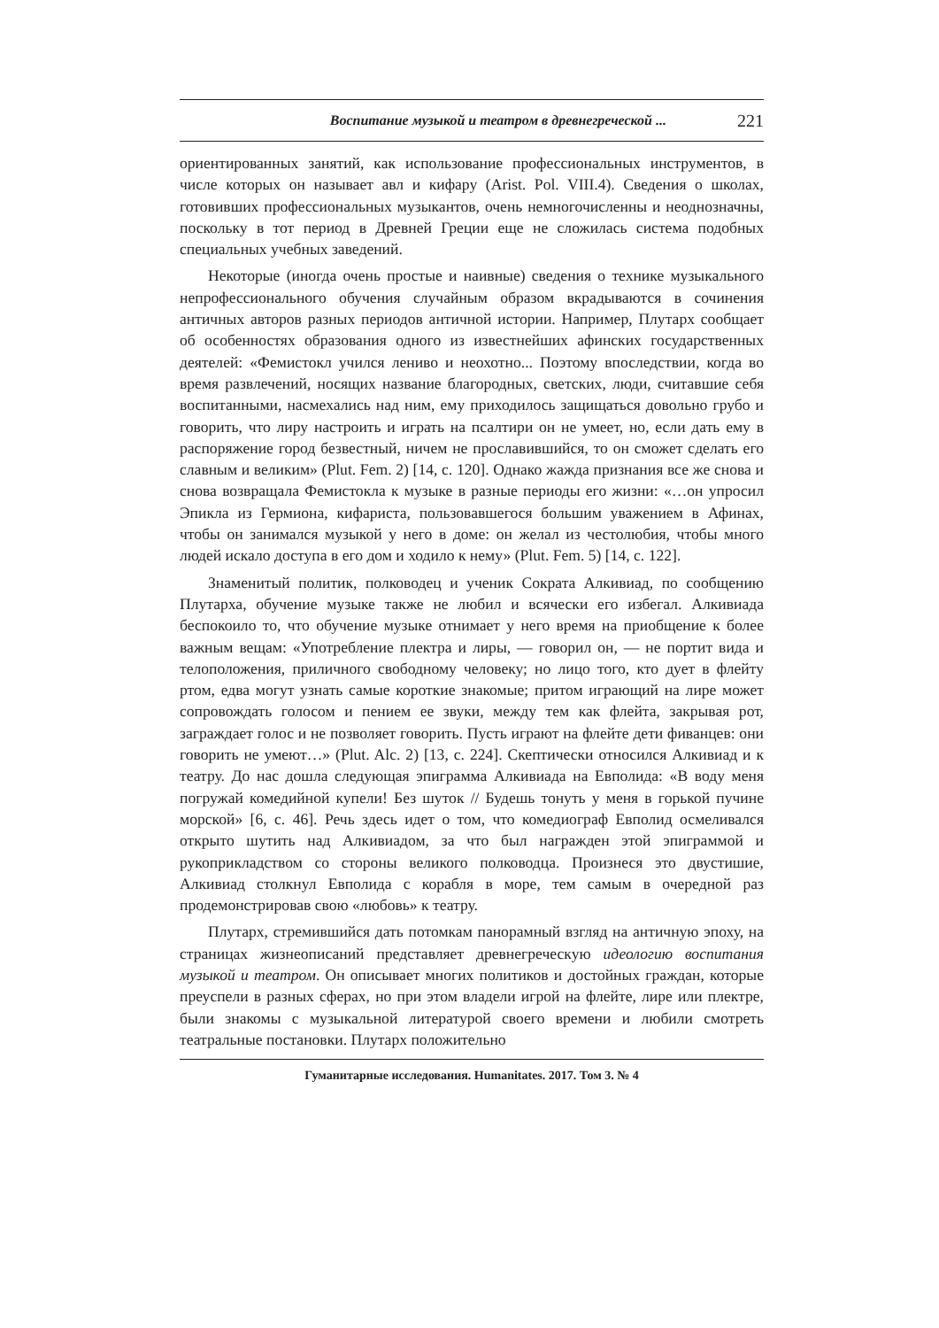Воспитание музыкой и театром в древнегреческой ... 221
ориентированных занятий, как использование профессиональных инструментов, в числе которых он называет авл и кифару (Arist. Pol. VIII.4). Сведения о школах, готовивших профессиональных музыкантов, очень немногочисленны и неоднозначны, поскольку в тот период в Древней Греции еще не сложилась система подобных специальных учебных заведений.
Некоторые (иногда очень простые и наивные) сведения о технике музыкального непрофессионального обучения случайным образом вкрадываются в сочинения античных авторов разных периодов античной истории. Например, Плутарх сообщает об особенностях образования одного из известнейших афинских государственных деятелей: «Фемистокл учился лениво и неохотно... Поэтому впоследствии, когда во время развлечений, носящих название благородных, светских, люди, считавшие себя воспитанными, насмехались над ним, ему приходилось защищаться довольно грубо и говорить, что лиру настроить и играть на псалтири он не умеет, но, если дать ему в распоряжение город безвестный, ничем не прославившийся, то он сможет сделать его славным и великим» (Plut. Fem. 2) [14, с. 120]. Однако жажда признания все же снова и снова возвращала Фемистокла к музыке в разные периоды его жизни: «…он упросил Эпикла из Гермиона, кифариста, пользовавшегося большим уважением в Афинах, чтобы он занимался музыкой у него в доме: он желал из честолюбия, чтобы много людей искало доступа в его дом и ходило к нему» (Plut. Fem. 5) [14, с. 122].
Знаменитый политик, полководец и ученик Сократа Алкивиад, по сообщению Плутарха, обучение музыке также не любил и всячески его избегал. Алкивиада беспокоило то, что обучение музыке отнимает у него время на приобщение к более важным вещам: «Употребление плектра и лиры, — говорил он, — не портит вида и телоположения, приличного свободному человеку; но лицо того, кто дует в флейту ртом, едва могут узнать самые короткие знакомые; притом играющий на лире может сопровождать голосом и пением ее звуки, между тем как флейта, закрывая рот, заграждает голос и не позволяет говорить. Пусть играют на флейте дети фиванцев: они говорить не умеют…» (Plut. Alc. 2) [13, с. 224]. Скептически относился Алкивиад и к театру. До нас дошла следующая эпиграмма Алкивиада на Евполида: «В воду меня погружай комедийной купели! Без шуток // Будешь тонуть у меня в горькой пучине морской» [6, с. 46]. Речь здесь идет о том, что комедиограф Евполид осмеливался открыто шутить над Алкивиадом, за что был награжден этой эпиграммой и рукоприкладством со стороны великого полководца. Произнеся это двустишие, Алкивиад столкнул Евполида с корабля в море, тем самым в очередной раз продемонстрировав свою «любовь» к театру.
Плутарх, стремившийся дать потомкам панорамный взгляд на античную эпоху, на страницах жизнеописаний представляет древнегреческую идеологию воспитания музыкой и театром. Он описывает многих политиков и достойных граждан, которые преуспели в разных сферах, но при этом владели игрой на флейте, лире или плектре, были знакомы с музыкальной литературой своего времени и любили смотреть театральные постановки. Плутарх положительно
Гуманитарные исследования. Humanitates. 2017. Том 3. № 4